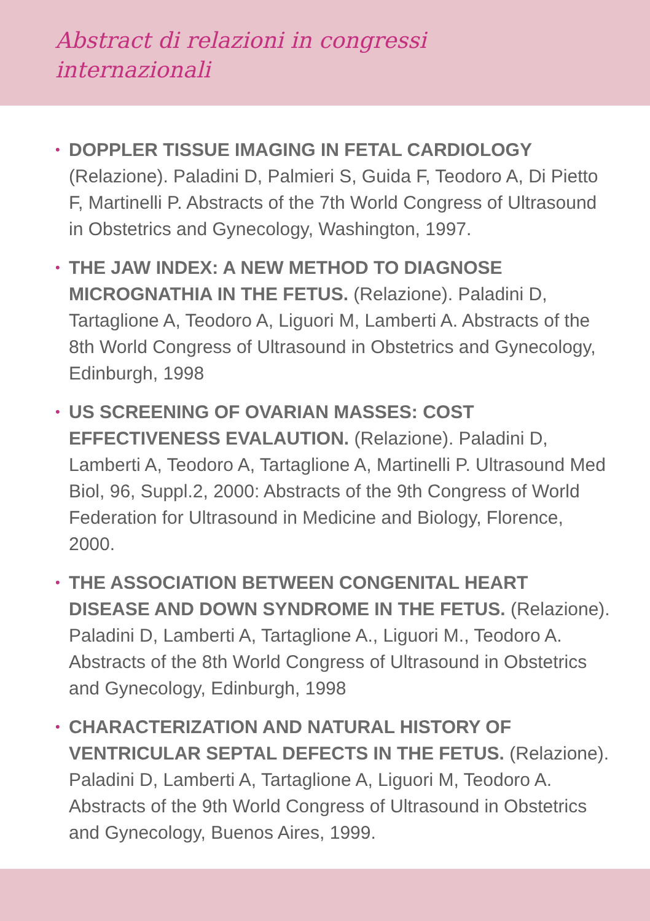Abstract di relazioni in congressi internazionali
• DOPPLER TISSUE IMAGING IN FETAL CARDIOLOGY (Relazione). Paladini D, Palmieri S, Guida F, Teodoro A, Di Pietto F, Martinelli P. Abstracts of the 7th World Congress of Ultrasound in Obstetrics and Gynecology, Washington, 1997.
• THE JAW INDEX: A NEW METHOD TO DIAGNOSE MICROGNATHIA IN THE FETUS. (Relazione). Paladini D, Tartaglione A, Teodoro A, Liguori M, Lamberti A. Abstracts of the 8th World Congress of Ultrasound in Obstetrics and Gynecology, Edinburgh, 1998
• US SCREENING OF OVARIAN MASSES: COST EFFECTIVENESS EVALAUTION. (Relazione). Paladini D, Lamberti A, Teodoro A, Tartaglione A, Martinelli P. Ultrasound Med Biol, 96, Suppl.2, 2000: Abstracts of the 9th Congress of World Federation for Ultrasound in Medicine and Biology, Florence, 2000.
• THE ASSOCIATION BETWEEN CONGENITAL HEART DISEASE AND DOWN SYNDROME IN THE FETUS. (Relazione). Paladini D, Lamberti A, Tartaglione A., Liguori M., Teodoro A. Abstracts of the 8th World Congress of Ultrasound in Obstetrics and Gynecology, Edinburgh, 1998
• CHARACTERIZATION AND NATURAL HISTORY OF VENTRICULAR SEPTAL DEFECTS IN THE FETUS. (Relazione). Paladini D, Lamberti A, Tartaglione A, Liguori M, Teodoro A. Abstracts of the 9th World Congress of Ultrasound in Obstetrics and Gynecology, Buenos Aires, 1999.